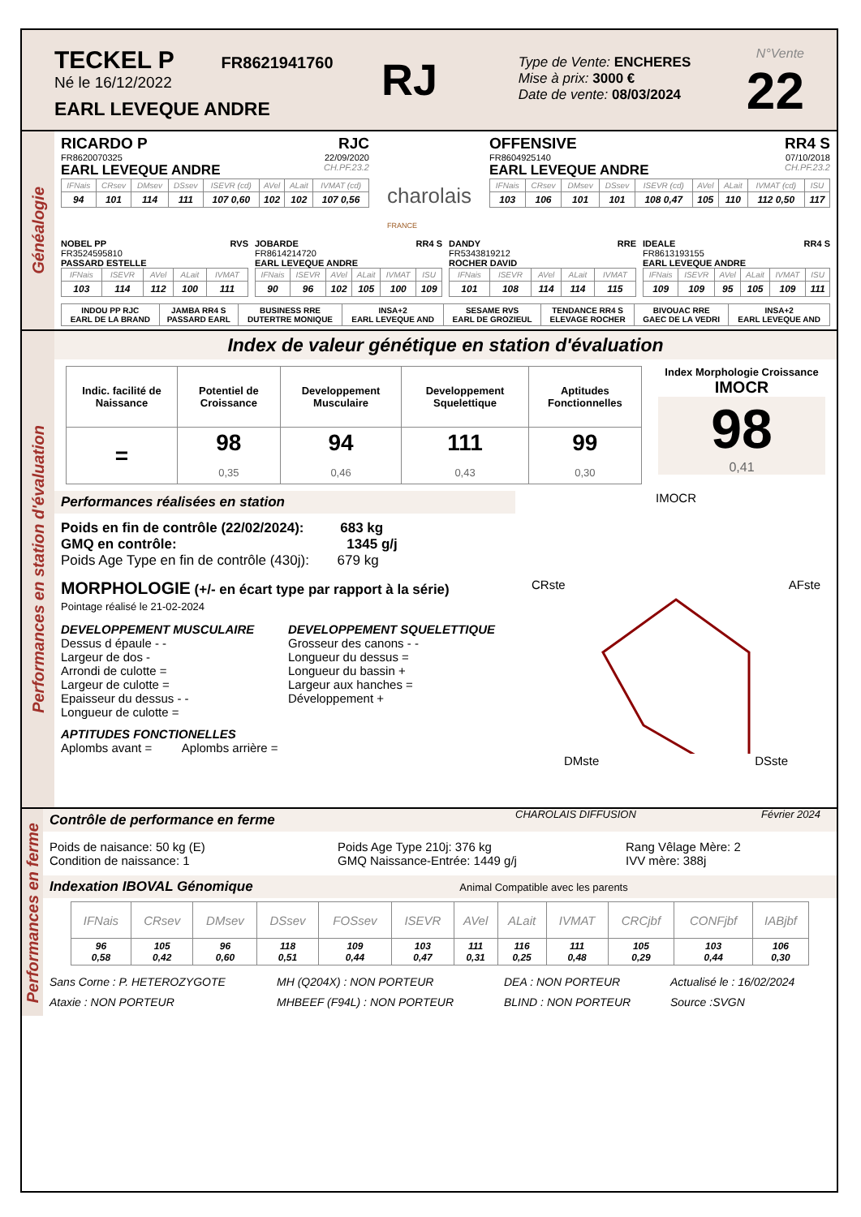TECKEL P FR8621941760
Né le 16/12/2022
EARL LEVEQUE ANDRE
RJ
Type de Vente: ENCHERES
Mise à prix: 3000 €
Date de vente: 08/03/2024
N°Vente
22
Généalogie
RICARDO P RJC
FR8620070325 22/09/2020
EARL LEVEQUE ANDRE CH.PF.23.2
| IFNais | CRsev | DMsev | DSsev | ISEVR (cd) | AVel | ALait | IVMAT (cd) |
| --- | --- | --- | --- | --- | --- | --- | --- |
| 94 | 101 | 114 | 111 | 107 0,60 | 102 | 102 | 107 0,56 |
charolais
FRANCE
OFFENSIVE RR4 S
FR8604925140 07/10/2018
EARL LEVEQUE ANDRE CH.PF.23.2
| IFNais | CRsev | DMsev | DSsev | ISEVR (cd) | AVel | ALait | IVMAT (cd) | ISU |
| --- | --- | --- | --- | --- | --- | --- | --- | --- |
| 103 | 106 | 101 | 101 | 108 0,47 | 105 | 110 | 112 0,50 | 117 |
NOBEL PP RVS
FR3524595810
PASSARD ESTELLE
| IFNais | ISEVR | AVel | ALait | IVMAT |
| --- | --- | --- | --- | --- |
| 103 | 114 | 112 | 100 | 111 |
JOBARDE RR4 S
FR8614214720
EARL LEVEQUE ANDRE
| IFNais | ISEVR | AVel | ALait | IVMAT | ISU |
| --- | --- | --- | --- | --- | --- |
| 90 | 96 | 102 | 105 | 100 | 109 |
DANDY RRE
FR5343819212
ROCHER DAVID
| IFNais | ISEVR | AVel | ALait | IVMAT |
| --- | --- | --- | --- | --- |
| 101 | 108 | 114 | 114 | 115 |
IDEALE RR4 S
FR8613193155
EARL LEVEQUE ANDRE
| IFNais | ISEVR | AVel | ALait | IVMAT | ISU |
| --- | --- | --- | --- | --- | --- |
| 109 | 109 | 95 | 105 | 109 | 111 |
| INDOU PP RJC EARL DE LA BRAND | JAMBA RR4 S PASSARD EARL | BUSINESS RRE DUTERTRE MONIQUE | INSA+2 EARL LEVEQUE AND | SESAME RVS EARL DE GROZIEUL | TENDANCE RR4 S ELEVAGE ROCHER | BIVOUAC RRE GAEC DE LA VEDRI | INSA+2 EARL LEVEQUE AND |
Performances en station d'évaluation
Index de valeur génétique en station d'évaluation
| Indic. facilité de Naissance | Potentiel de Croissance | Developpement Musculaire | Developpement Squelettique | Aptitudes Fonctionnelles |
| --- | --- | --- | --- | --- |
| = | 98 0,35 | 94 0,46 | 111 0,43 | 99 0,30 |
Index Morphologie Croissance
IMOCR
98
0,41
Performances réalisées en station
Poids en fin de contrôle (22/02/2024): 683 kg
GMQ en contrôle: 1345 g/j
Poids Age Type en fin de contrôle (430j): 679 kg
MORPHOLOGIE (+/- en écart type par rapport à la série)
Pointage réalisé le 21-02-2024
DEVELOPPEMENT MUSCULAIRE
Dessus d épaule - -
Largeur de dos -
Arrondi de culotte =
Largeur de culotte =
Epaisseur du dessus - -
Longueur de culotte =
DEVELOPPEMENT SQUELETTIQUE
Grosseur des canons - -
Longueur du dessus =
Longueur du bassin +
Largeur aux hanches =
Développement +
APTITUDES FONCTIONELLES
Aplombs avant = Aplombs arrière =
IMOCR
CRste AFste
DMste DSste
CHAROLAIS DIFFUSION Février 2024
Performances en ferme
Contrôle de performance en ferme
Poids de naisance: 50 kg (E)
Condition de naissance: 1
Poids Age Type 210j: 376 kg
GMQ Naissance-Entrée: 1449 g/j
Rang Vêlage Mère: 2
IVV mère: 388j
Indexation IBOVAL Génomique Animal Compatible avec les parents
| IFNais | CRsev | DMsev | DSsev | FOSsev | ISEVR | AVel | ALait | IVMAT | CRCjbf | CONFjbf | IABjbf |
| --- | --- | --- | --- | --- | --- | --- | --- | --- | --- | --- | --- |
| 96 0,58 | 105 0,42 | 96 0,60 | 118 0,51 | 109 0,44 | 103 0,47 | 111 0,31 | 116 0,25 | 111 0,48 | 105 0,29 | 103 0,44 | 106 0,30 |
Sans Corne : P. HETEROZYGOTE
Ataxie : NON PORTEUR
MH (Q204X) : NON PORTEUR
MHBEEF (F94L) : NON PORTEUR
DEA : NON PORTEUR
BLIND : NON PORTEUR
Actualisé le : 16/02/2024
Source :SVGN